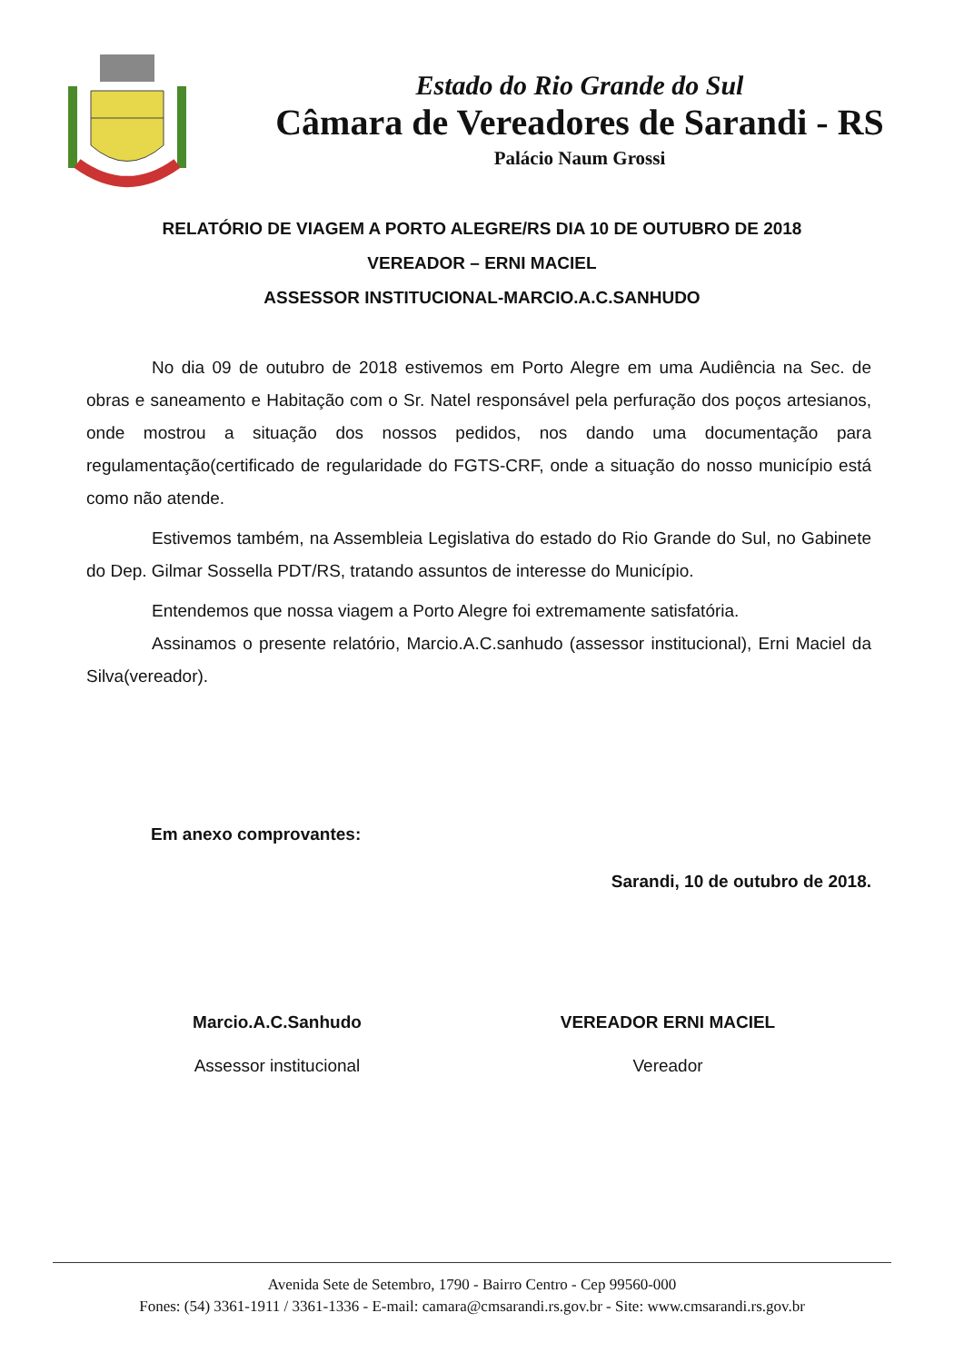Estado do Rio Grande do Sul
Câmara de Vereadores de Sarandi - RS
Palácio Naum Grossi
RELATÓRIO DE VIAGEM A PORTO ALEGRE/RS DIA 10 DE OUTUBRO DE 2018
VEREADOR – ERNI MACIEL
ASSESSOR INSTITUCIONAL-MARCIO.A.C.SANHUDO
No dia 09 de outubro de 2018 estivemos em Porto Alegre em uma Audiência na Sec. de obras e saneamento e Habitação com o Sr. Natel responsável pela perfuração dos poços artesianos, onde mostrou a situação dos nossos pedidos, nos dando uma documentação para regulamentação(certificado de regularidade do FGTS-CRF, onde a situação do nosso município está como não atende.
Estivemos também, na Assembleia Legislativa do estado do Rio Grande do Sul, no Gabinete do Dep. Gilmar Sossella PDT/RS, tratando assuntos de interesse do Município.
Entendemos que nossa viagem a Porto Alegre foi extremamente satisfatória.
Assinamos o presente relatório, Marcio.A.C.sanhudo (assessor institucional), Erni Maciel da Silva(vereador).
Em anexo comprovantes:
Sarandi, 10 de outubro de 2018.
Marcio.A.C.Sanhudo
Assessor institucional
VEREADOR ERNI MACIEL
Vereador
Avenida Sete de Setembro, 1790 - Bairro Centro - Cep 99560-000
Fones: (54) 3361-1911 / 3361-1336 - E-mail: camara@cmsarandi.rs.gov.br - Site: www.cmsarandi.rs.gov.br